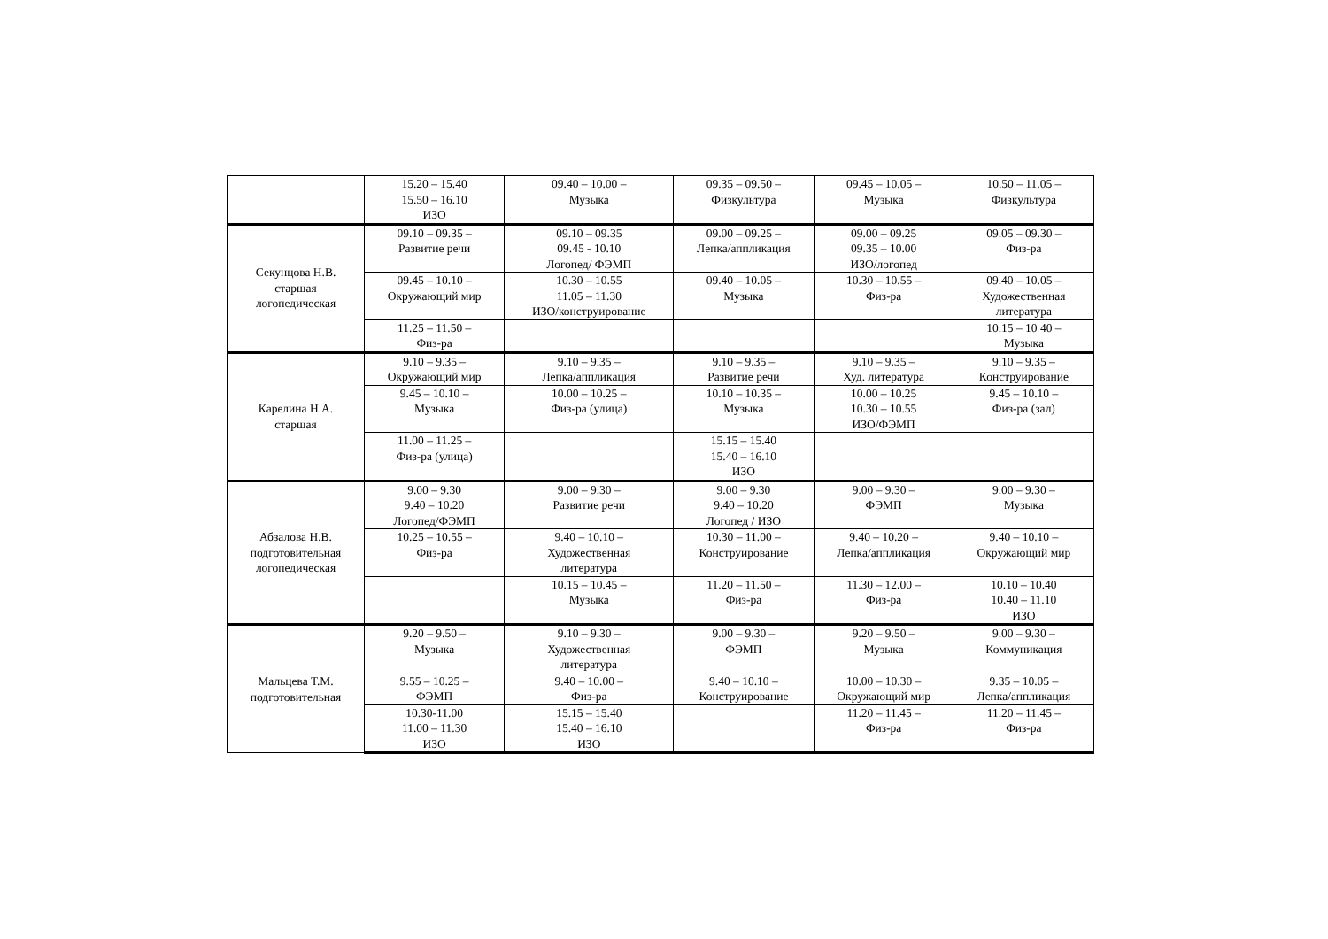| | 15.20 – 15.40 15.50 – 16.10 ИЗО | 09.40 – 10.00 – Музыка | 09.35 – 09.50 – Физкультура | 09.45 – 10.05 – Музыка | 10.50 – 11.05 – Физкультура |
| Секунцова Н.В. старшая логопедическая | 09.10 – 09.35 – Развитие речи | 09.10 – 09.35 09.45 - 10.10 Логопед/ ФЭМП | 09.00 – 09.25 – Лепка/аппликация | 09.00 – 09.25 09.35 – 10.00 ИЗО/логопед | 09.05 – 09.30 – Физ-ра |
| | 09.45 – 10.10 – Окружающий мир | 10.30 – 10.55 11.05 – 11.30 ИЗО/конструирование | 09.40 – 10.05 – Музыка | 10.30 – 10.55 – Физ-ра | 09.40 – 10.05 – Художественная литература |
| | 11.25 – 11.50 – Физ-ра | | | | 10.15 – 10 40 – Музыка |
| Карелина Н.А. старшая | 9.10 – 9.35 – Окружающий мир | 9.10 – 9.35 – Лепка/аппликация | 9.10 – 9.35 – Развитие речи | 9.10 – 9.35 – Худ. литература | 9.10 – 9.35 – Конструирование |
| | 9.45 – 10.10 – Музыка | 10.00 – 10.25 – Физ-ра (улица) | 10.10 – 10.35 – Музыка | 10.00 – 10.25 10.30 – 10.55 ИЗО/ФЭМП | 9.45 – 10.10 – Физ-ра (зал) |
| | 11.00 – 11.25 – Физ-ра (улица) | | 15.15 – 15.40 15.40 – 16.10 ИЗО | | |
| Абзалова Н.В. подготовительная логопедическая | 9.00 – 9.30 9.40 – 10.20 Логопед/ФЭМП | 9.00 – 9.30 – Развитие речи | 9.00 – 9.30 9.40 – 10.20 Логопед / ИЗО | 9.00 – 9.30 – ФЭМП | 9.00 – 9.30 – Музыка |
| | 10.25 – 10.55 – Физ-ра | 9.40 – 10.10 – Художественная литература | 10.30 – 11.00 – Конструирование | 9.40 – 10.20 – Лепка/аппликация | 9.40 – 10.10 – Окружающий мир |
| | | 10.15 – 10.45 – Музыка | 11.20 – 11.50 – Физ-ра | 11.30 – 12.00 – Физ-ра | 10.10 – 10.40 10.40 – 11.10 ИЗО |
| Мальцева Т.М. подготовительная | 9.20 – 9.50 – Музыка | 9.10 – 9.30 – Художественная литература | 9.00 – 9.30 – ФЭМП | 9.20 – 9.50 – Музыка | 9.00 – 9.30 – Коммуникация |
| | 9.55 – 10.25 – ФЭМП | 9.40 – 10.00 – Физ-ра | 9.40 – 10.10 – Конструирование | 10.00 – 10.30 – Окружающий мир | 9.35 – 10.05 – Лепка/аппликация |
| | 10.30-11.00 11.00 – 11.30 ИЗО | 15.15 – 15.40 15.40 – 16.10 ИЗО | | 11.20 – 11.45 – Физ-ра | 11.20 – 11.45 – Физ-ра |